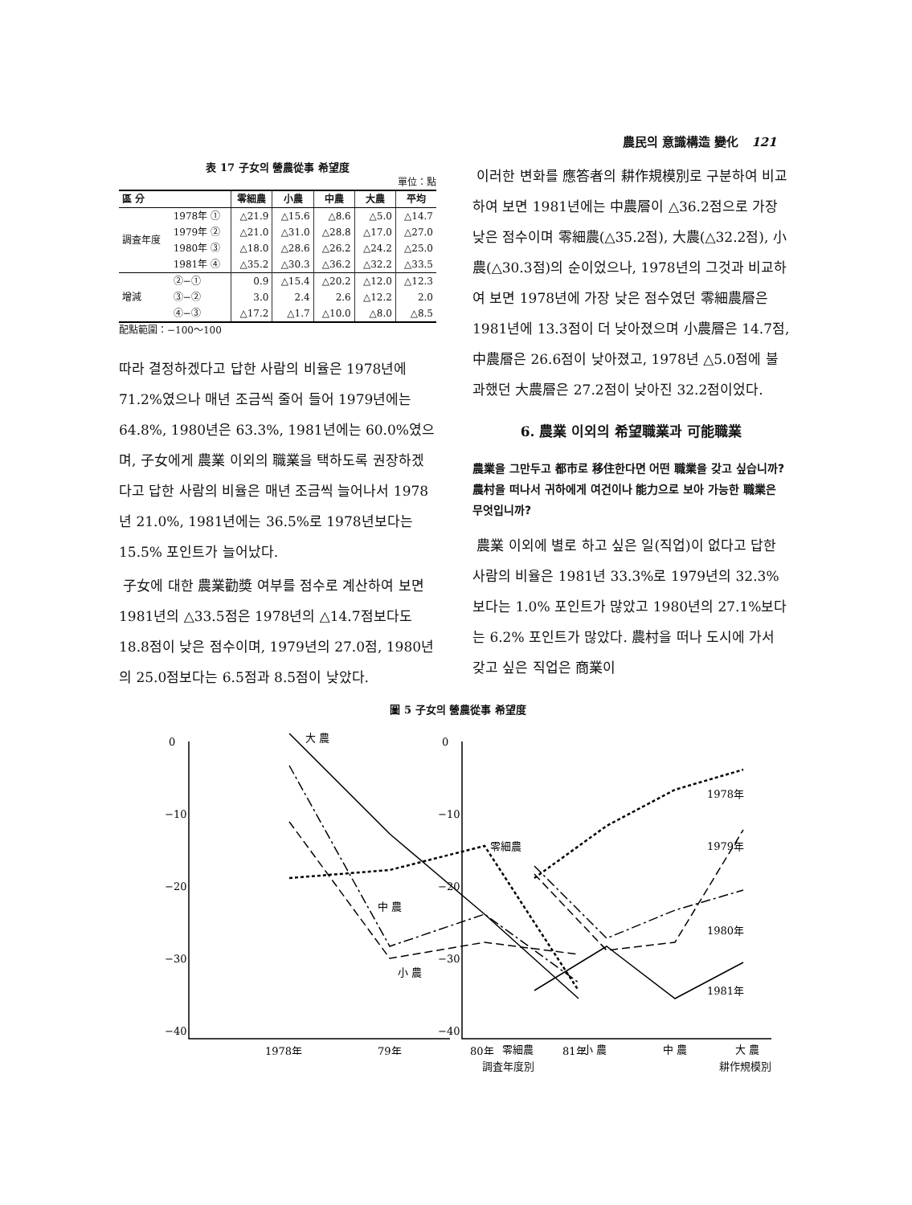農民의 意識構造 變化 121
表 17 子女의 營農從事 希望度
單位：點
| 區 分 | | 零細農 | 小農 | 中農 | 大農 | 平均 |
| --- | --- | --- | --- | --- | --- | --- |
| 調査年度 | 1978年 ① | △21.9 | △15.6 | △8.6 | △5.0 | △14.7 |
| | 1979年 ② | △21.0 | △31.0 | △28.8 | △17.0 | △27.0 |
| | 1980年 ③ | △18.0 | △28.6 | △26.2 | △24.2 | △25.0 |
| | 1981年 ④ | △35.2 | △30.3 | △36.2 | △32.2 | △33.5 |
| 增減 | ②−① | 0.9 | △15.4 | △20.2 | △12.0 | △12.3 |
| | ③−② | 3.0 | 2.4 | 2.6 | △12.2 | 2.0 |
| | ④−③ | △17.2 | △1.7 | △10.0 | △8.0 | △8.5 |
配點範圍：−100～100
따라 결정하겠다고 답한 사람의 비율은 1978년에 71.2%였으나 매년 조금씩 줄어 들어 1979년에는 64.8%, 1980년은 63.3%, 1981년에는 60.0%였으며, 子女에게 農業 이외의 職業을 택하도록 권장하겠다고 답한 사람의 비율은 매년 조금씩 늘어나서 1978년 21.0%, 1981년에는 36.5%로 1978년보다는 15.5% 포인트가 늘어났다.
子女에 대한 農業勸奬 여부를 점수로 계산하여 보면 1981년의 △33.5점은 1978년의 △14.7점보다도 18.8점이 낮은 점수이며, 1979년의 27.0점, 1980년의 25.0점보다는 6.5점과 8.5점이 낮았다.
이러한 변화를 應答者의 耕作規模別로 구분하여 비교하여 보면 1981년에는 中農層이 △36.2점으로 가장 낮은 점수이며 零細農(△35.2점), 大農(△32.2점), 小農(△30.3점)의 순이었으나, 1978년의 그것과 비교하여 보면 1978년에 가장 낮은 점수였던 零細農層은 1981년에 13.3점이 더 낮아졌으며 小農層은 14.7점, 中農層은 26.6점이 낮아졌고, 1978년 △5.0점에 불과했던 大農層은 27.2점이 낮아진 32.2점이었다.
6. 農業 이외의 希望職業과 可能職業
農業을 그만두고 都市로 移住한다면 어떤 職業을 갖고 싶습니까?
農村을 떠나서 귀하에게 여건이나 能力으로 보아 가능한 職業은 무엇입니까?
農業 이외에 별로 하고 싶은 일(직업)이 없다고 답한 사람의 비율은 1981년 33.3%로 1979년의 32.3%보다는 1.0% 포인트가 많았고 1980년의 27.1%보다는 6.2% 포인트가 많았다. 農村을 떠나 도시에 가서 갖고 싶은 직업은 商業이
圖 5 子女의 營農從事 希望度
0
−10
−20
−30
−40
0
−10
−20
−30
−40
大 農
零細農
中 農
小 農
1978年
1979年
1980年
1981年
1978年
79年
80年
81年
零細農
小 農
中 農
大 農
調査年度別 耕作規模別